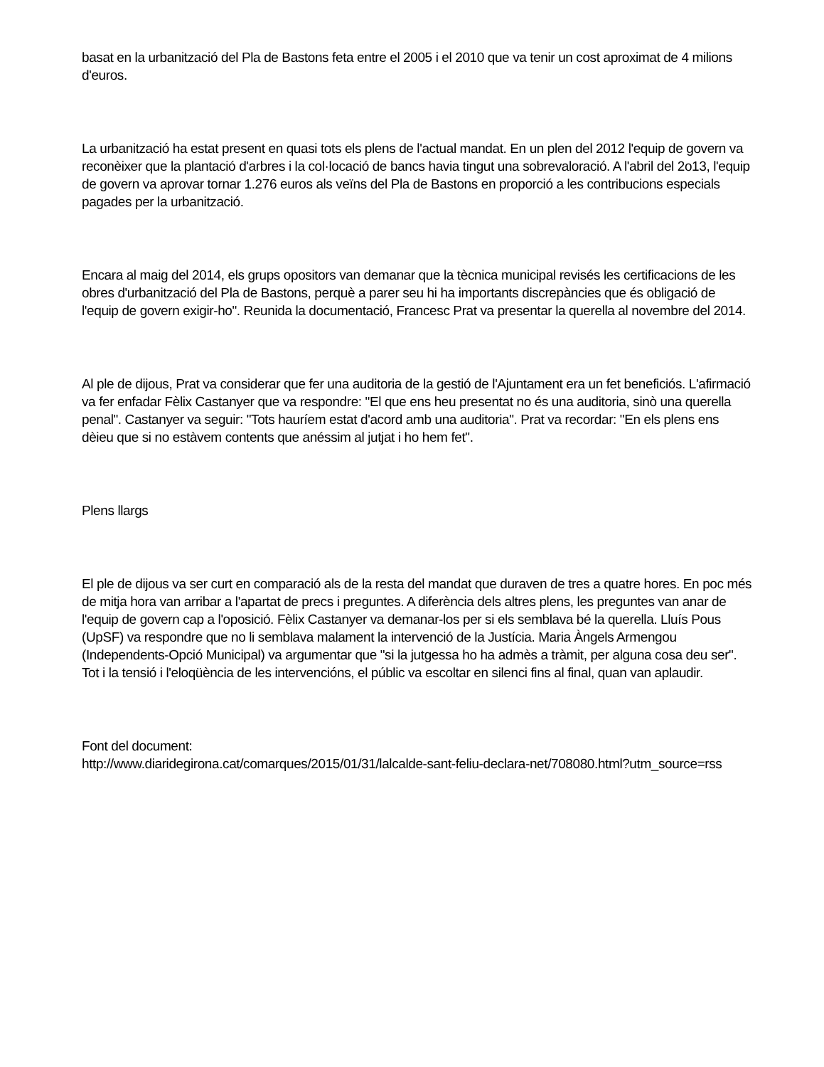basat en la urbanització del Pla de Bastons feta entre el 2005 i el 2010 que va tenir un cost aproximat de 4 milions d'euros.
La urbanització ha estat present en quasi tots els plens de l'actual mandat. En un plen del 2012 l'equip de govern va reconèixer que la plantació d'arbres i la col·locació de bancs havia tingut una sobrevaloració. A l'abril del 2o13, l'equip de govern va aprovar tornar 1.276 euros als veïns del Pla de Bastons en proporció a les contribucions especials pagades per la urbanització.
Encara al maig del 2014, els grups opositors van demanar que la tècnica municipal revisés les certificacions de les obres d'urbanització del Pla de Bastons, perquè a parer seu hi ha importants discrepàncies que és obligació de l'equip de govern exigir-ho". Reunida la documentació, Francesc Prat va presentar la querella al novembre del 2014.
Al ple de dijous, Prat va considerar que fer una auditoria de la gestió de l'Ajuntament era un fet beneficiós. L'afirmació va fer enfadar Fèlix Castanyer que va respondre: "El que ens heu presentat no és una auditoria, sinò una querella penal". Castanyer va seguir: "Tots hauríem estat d'acord amb una auditoria". Prat va recordar: "En els plens ens dèieu que si no estàvem contents que anéssim al jutjat i ho hem fet".
Plens llargs
El ple de dijous va ser curt en comparació als de la resta del mandat que duraven de tres a quatre hores. En poc més de mitja hora van arribar a l'apartat de precs i preguntes. A diferència dels altres plens, les preguntes van anar de l'equip de govern cap a l'oposició. Fèlix Castanyer va demanar-los per si els semblava bé la querella. Lluís Pous (UpSF) va respondre que no li semblava malament la intervenció de la Justícia. Maria Àngels Armengou (Independents-Opció Municipal) va argumentar que "si la jutgessa ho ha admès a tràmit, per alguna cosa deu ser". Tot i la tensió i l'eloqüència de les intervencións, el públic va escoltar en silenci fins al final, quan van aplaudir.
Font del document:
http://www.diaridegirona.cat/comarques/2015/01/31/lalcalde-sant-feliu-declara-net/708080.html?utm_source=rss